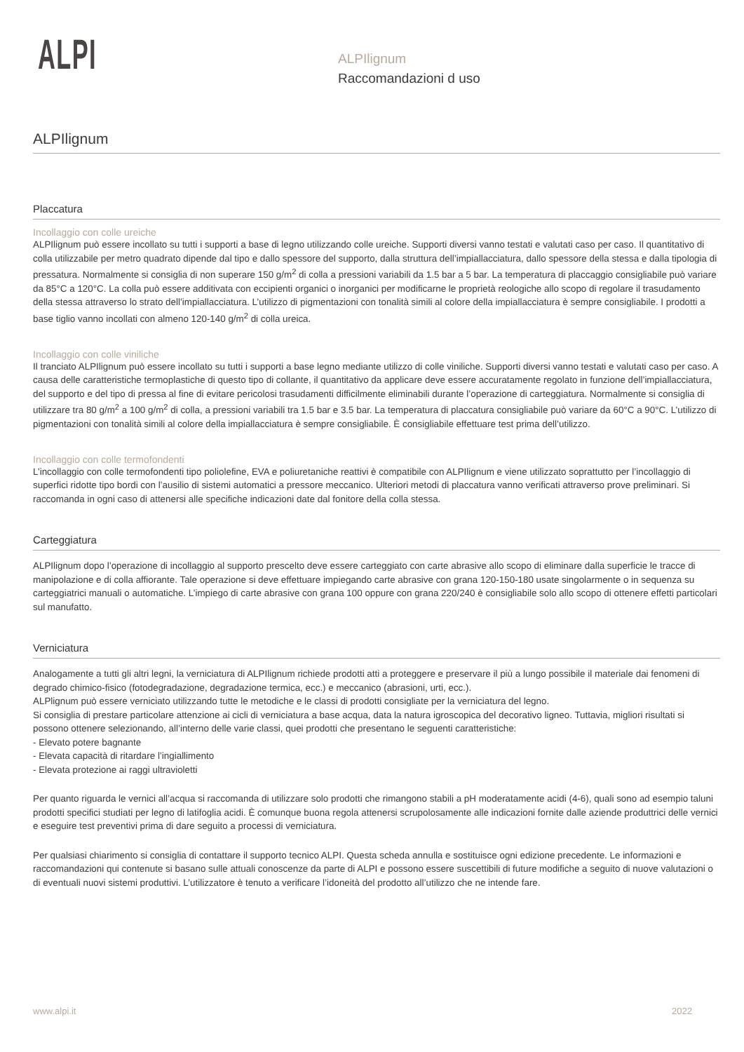ALPI
ALPIlignum
Raccomandazioni d uso
ALPIlignum
Placcatura
Incollaggio con colle ureiche
ALPIlignum può essere incollato su tutti i supporti a base di legno utilizzando colle ureiche. Supporti diversi vanno testati e valutati caso per caso. Il quantitativo di colla utilizzabile per metro quadrato dipende dal tipo e dallo spessore del supporto, dalla struttura dell’impiallacciatura, dallo spessore della stessa e dalla tipologia di pressatura. Normalmente si consiglia di non superare 150 g/m<sup>2</sup> di colla a pressioni variabili da 1.5 bar a 5 bar. La temperatura di placcaggio consigliabile può variare da 85°C a 120°C. La colla può essere additivata con eccipienti organici o inorganici per modificarne le proprietà reologiche allo scopo di regolare il trasudamento della stessa attraverso lo strato dell’impiallacciatura. L’utilizzo di pigmentazioni con tonalità simili al colore della impiallacciatura è sempre consigliabile. I prodotti a base tiglio vanno incollati con almeno 120-140 g/m<sup>2</sup> di colla ureica.
Incollaggio con colle viniliche
Il tranciato ALPIlignum può essere incollato su tutti i supporti a base legno mediante utilizzo di colle viniliche. Supporti diversi vanno testati e valutati caso per caso. A causa delle caratteristiche termoplastiche di questo tipo di collante, il quantitativo da applicare deve essere accuratamente regolato in funzione dell’impiallacciatura, del supporto e del tipo di pressa al fine di evitare pericolosi trasudamenti difficilmente eliminabili durante l’operazione di carteggiatura. Normalmente si consiglia di utilizzare tra 80 g/m<sup>2</sup> a 100 g/m<sup>2</sup> di colla, a pressioni variabili tra 1.5 bar e 3.5 bar. La temperatura di placcatura consigliabile può variare da 60°C a 90°C. L’utilizzo di pigmentazioni con tonalità simili al colore della impiallacciatura è sempre consigliabile. È consigliabile effettuare test prima dell’utilizzo.
Incollaggio con colle termofondenti
L’incollaggio con colle termofondenti tipo poliolefine, EVA e poliuretaniche reattivi è compatibile con ALPIlignum e viene utilizzato soprattutto per l’incollaggio di superfici ridotte tipo bordi con l’ausilio di sistemi automatici a pressore meccanico. Ulteriori metodi di placcatura vanno verificati attraverso prove preliminari. Si raccomanda in ogni caso di attenersi alle specifiche indicazioni date dal fonitore della colla stessa.
Carteggiatura
ALPIlignum dopo l’operazione di incollaggio al supporto prescelto deve essere carteggiato con carte abrasive allo scopo di eliminare dalla superficie le tracce di manipolazione e di colla affiorante. Tale operazione si deve effettuare impiegando carte abrasive con grana 120-150-180 usate singolarmente o in sequenza su carteggiatrici manuali o automatiche. L’impiego di carte abrasive con grana 100 oppure con grana 220/240 è consigliabile solo allo scopo di ottenere effetti particolari sul manufatto.
Verniciatura
Analogamente a tutti gli altri legni, la verniciatura di ALPIlignum richiede prodotti atti a proteggere e preservare il più a lungo possibile il materiale dai fenomeni di degrado chimico-fisico (fotodegradazione, degradazione termica, ecc.) e meccanico (abrasioni, urti, ecc.).
ALPlignum può essere verniciato utilizzando tutte le metodiche e le classi di prodotti consigliate per la verniciatura del legno.
Si consiglia di prestare particolare attenzione ai cicli di verniciatura a base acqua, data la natura igroscopica del decorativo ligneo. Tuttavia, migliori risultati si possono ottenere selezionando, all’interno delle varie classi, quei prodotti che presentano le seguenti caratteristiche:
- Elevato potere bagnante
- Elevata capacità di ritardare l’ingiallimento
- Elevata protezione ai raggi ultravioletti
Per quanto riguarda le vernici all’acqua si raccomanda di utilizzare solo prodotti che rimangono stabili a pH moderatamente acidi (4-6), quali sono ad esempio taluni prodotti specifici studiati per legno di latifoglia acidi. È comunque buona regola attenersi scrupolosamente alle indicazioni fornite dalle aziende produttrici delle vernici e eseguire test preventivi prima di dare seguito a processi di verniciatura.
Per qualsiasi chiarimento si consiglia di contattare il supporto tecnico ALPI. Questa scheda annulla e sostituisce ogni edizione precedente. Le informazioni e raccomandazioni qui contenute si basano sulle attuali conoscenze da parte di ALPI e possono essere suscettibili di future modifiche a seguito di nuove valutazioni o di eventuali nuovi sistemi produttivi. L’utilizzatore è tenuto a verificare l’idoneità del prodotto all’utilizzo che ne intende fare.
www.alpi.it 2022